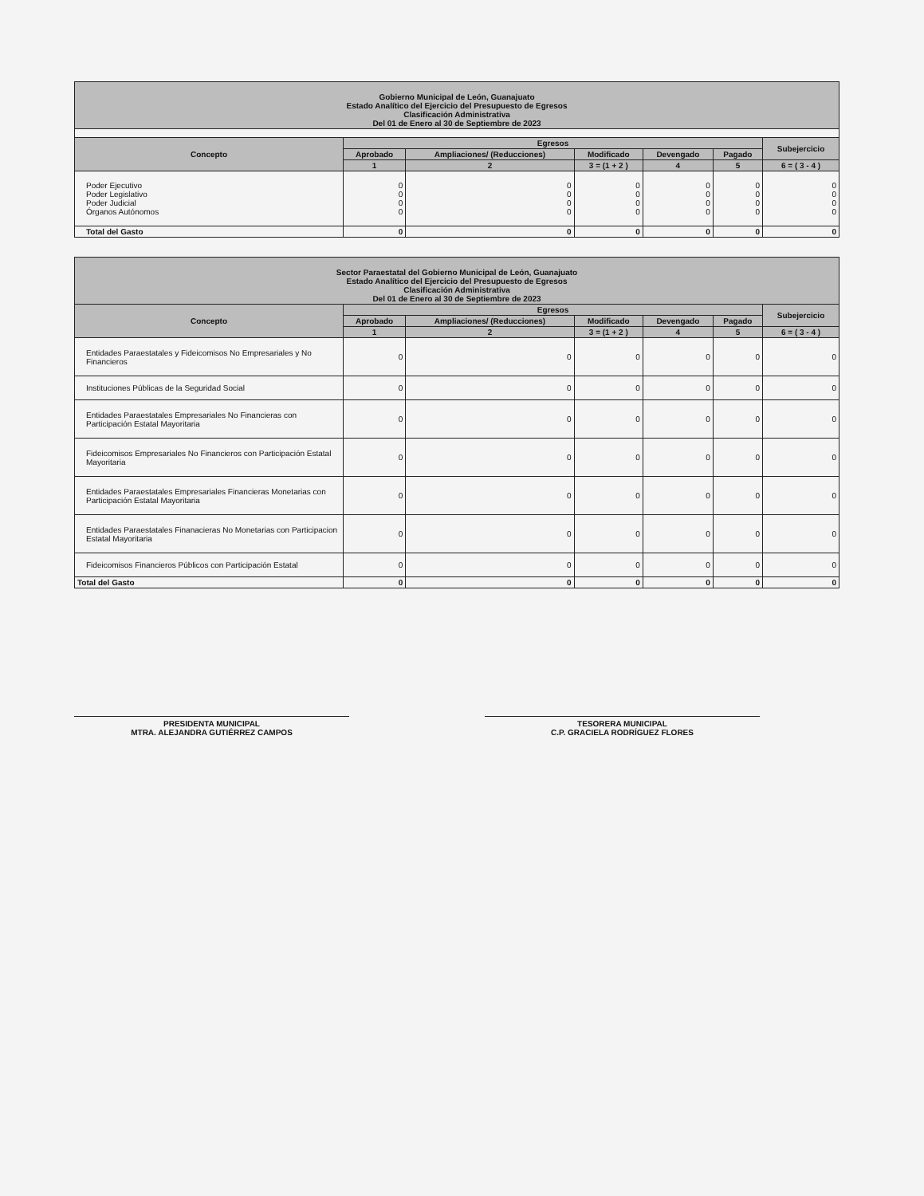| Gobierno Municipal de León, Guanajuato Estado Analítico del Ejercicio del Presupuesto de Egresos Clasificación Administrativa Del 01 de Enero al 30 de Septiembre de 2023 | | | | | | |
| Concepto | Egresos | | | | | Subejercicio |
| | Aprobado | Ampliaciones/ (Reducciones) | Modificado | Devengado | Pagado | |
| | 1 | 2 | 3 = (1 + 2 ) | 4 | 5 | 6 = ( 3 - 4 ) |
| Poder Ejecutivo Poder Legislativo Poder Judicial Órganos Autónomos | 0 0 0 0 | 0 0 0 0 | 0 0 0 0 | 0 0 0 0 | 0 0 0 0 | 0 0 0 0 |
| Total del Gasto | 0 | 0 | 0 | 0 | 0 | 0 |
| Sector Paraestatal del Gobierno Municipal de León, Guanajuato Estado Analítico del Ejercicio del Presupuesto de Egresos Clasificación Administrativa Del 01 de Enero al 30 de Septiembre de 2023 | | | | | | |
| Concepto | Egresos | | | | | Subejercicio |
| | Aprobado | Ampliaciones/ (Reducciones) | Modificado | Devengado | Pagado | |
| | 1 | 2 | 3 = (1 + 2 ) | 4 | 5 | 6 = ( 3 - 4 ) |
| Entidades Paraestatales y Fideicomisos No Empresariales y No Financieros | 0 | 0 | 0 | 0 | 0 | 0 |
| Instituciones Públicas de la Seguridad Social | 0 | 0 | 0 | 0 | 0 | 0 |
| Entidades Paraestatales Empresariales No Financieras con Participación Estatal Mayoritaria | 0 | 0 | 0 | 0 | 0 | 0 |
| Fideicomisos Empresariales No Financieros con Participación Estatal Mayoritaria | 0 | 0 | 0 | 0 | 0 | 0 |
| Entidades Paraestatales Empresariales Financieras Monetarias con Participación Estatal Mayoritaria | 0 | 0 | 0 | 0 | 0 | 0 |
| Entidades Paraestatales Finanacieras No Monetarias con Participacion Estatal Mayoritaria | 0 | 0 | 0 | 0 | 0 | 0 |
| Fideicomisos Financieros Públicos con Participación Estatal | 0 | 0 | 0 | 0 | 0 | 0 |
| Total del Gasto | 0 | 0 | 0 | 0 | 0 | 0 |
PRESIDENTA MUNICIPAL
MTRA. ALEJANDRA GUTIÉRREZ CAMPOS
TESORERA MUNICIPAL
C.P. GRACIELA RODRÍGUEZ FLORES